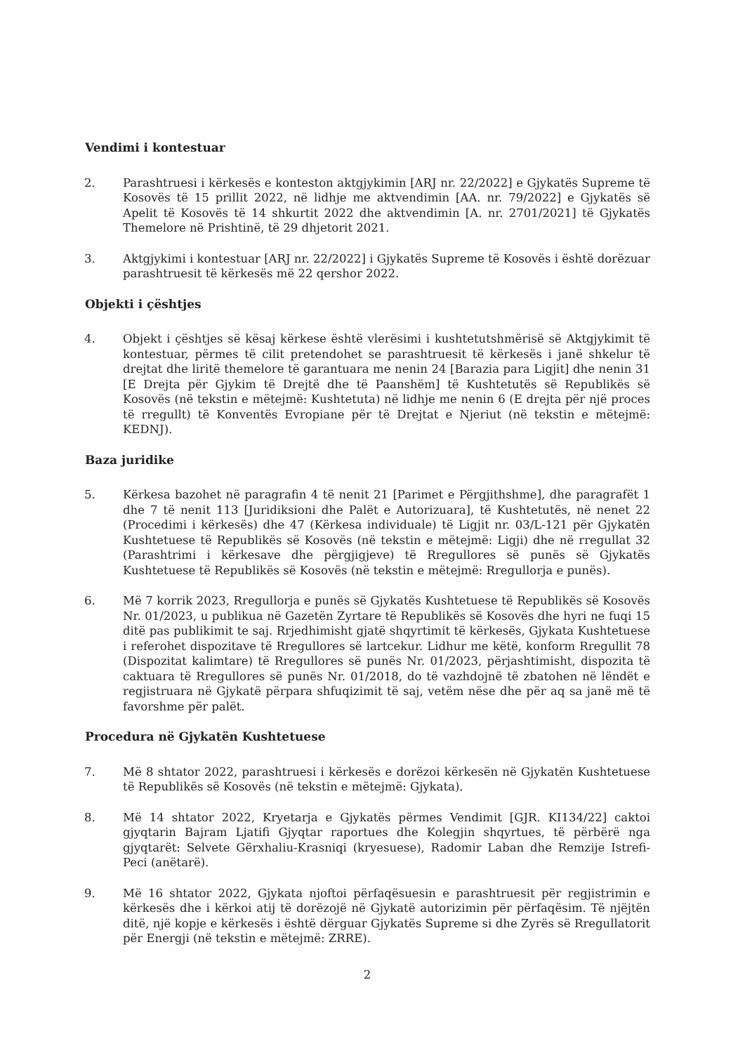Vendimi i kontestuar
2. Parashtruesi i kërkesës e konteston aktgjykimin [ARJ nr. 22/2022] e Gjykatës Supreme të Kosovës të 15 prillit 2022, në lidhje me aktvendimin [AA. nr. 79/2022] e Gjykatës së Apelit të Kosovës të 14 shkurtit 2022 dhe aktvendimin [A. nr. 2701/2021] të Gjykatës Themelore në Prishtinë, të 29 dhjetorit 2021.
3. Aktgjykimi i kontestuar [ARJ nr. 22/2022] i Gjykatës Supreme të Kosovës i është dorëzuar parashtruesit të kërkesës më 22 qershor 2022.
Objekti i çështjes
4. Objekt i çështjes së kësaj kërkese është vlerësimi i kushtetutshmërisë së Aktgjykimit të kontestuar, përmes të cilit pretendohet se parashtruesit të kërkesës i janë shkelur të drejtat dhe liritë themelore të garantuara me nenin 24 [Barazia para Ligjit] dhe nenin 31 [E Drejta për Gjykim të Drejtë dhe të Paanshëm] të Kushtetutës së Republikës së Kosovës (në tekstin e mëtejmë: Kushtetuta) në lidhje me nenin 6 (E drejta për një proces të rregullt) të Konventës Evropiane për të Drejtat e Njeriut (në tekstin e mëtejmë: KEDNJ).
Baza juridike
5. Kërkesa bazohet në paragrafin 4 të nenit 21 [Parimet e Përgjithshme], dhe paragrafët 1 dhe 7 të nenit 113 [Juridiksioni dhe Palët e Autorizuara], të Kushtetutës, në nenet 22 (Procedimi i kërkesës) dhe 47 (Kërkesa individuale) të Ligjit nr. 03/L-121 për Gjykatën Kushtetuese të Republikës së Kosovës (në tekstin e mëtejmë: Ligji) dhe në rregullat 32 (Parashtrimi i kërkesave dhe përgjigjeve) të Rregullores së punës së Gjykatës Kushtetuese të Republikës së Kosovës (në tekstin e mëtejmë: Rregullorja e punës).
6. Më 7 korrik 2023, Rregullorja e punës së Gjykatës Kushtetuese të Republikës së Kosovës Nr. 01/2023, u publikua në Gazetën Zyrtare të Republikës së Kosovës dhe hyri ne fuqi 15 ditë pas publikimit te saj. Rrjedhimisht gjatë shqyrtimit të kërkesës, Gjykata Kushtetuese i referohet dispozitave të Rregullores së lartcekur. Lidhur me këtë, konform Rregullit 78 (Dispozitat kalimtare) të Rregullores së punës Nr. 01/2023, përjashtimisht, dispozita të caktuara të Rregullores së punës Nr. 01/2018, do të vazhdojnë të zbatohen në lëndët e regjistruara në Gjykatë përpara shfuqizimit të saj, vetëm nëse dhe për aq sa janë më të favorshme për palët.
Procedura në Gjykatën Kushtetuese
7. Më 8 shtator 2022, parashtruesi i kërkesës e dorëzoi kërkesën në Gjykatën Kushtetuese të Republikës së Kosovës (në tekstin e mëtejmë: Gjykata).
8. Më 14 shtator 2022, Kryetarja e Gjykatës përmes Vendimit [GJR. KI134/22] caktoi gjyqtarin Bajram Ljatifi Gjyqtar raportues dhe Kolegjin shqyrtues, të përbërë nga gjyqtarët: Selvete Gërxhaliu-Krasniqi (kryesuese), Radomir Laban dhe Remzije Istrefi-Peci (anëtarë).
9. Më 16 shtator 2022, Gjykata njoftoi përfaqësuesin e parashtruesit për regjistrimin e kërkesës dhe i kërkoi atij të dorëzojë në Gjykatë autorizimin për përfaqësim. Të njëjtën ditë, një kopje e kërkesës i është dërguar Gjykatës Supreme si dhe Zyrës së Rregullatorit për Energji (në tekstin e mëtejmë: ZRRE).
2